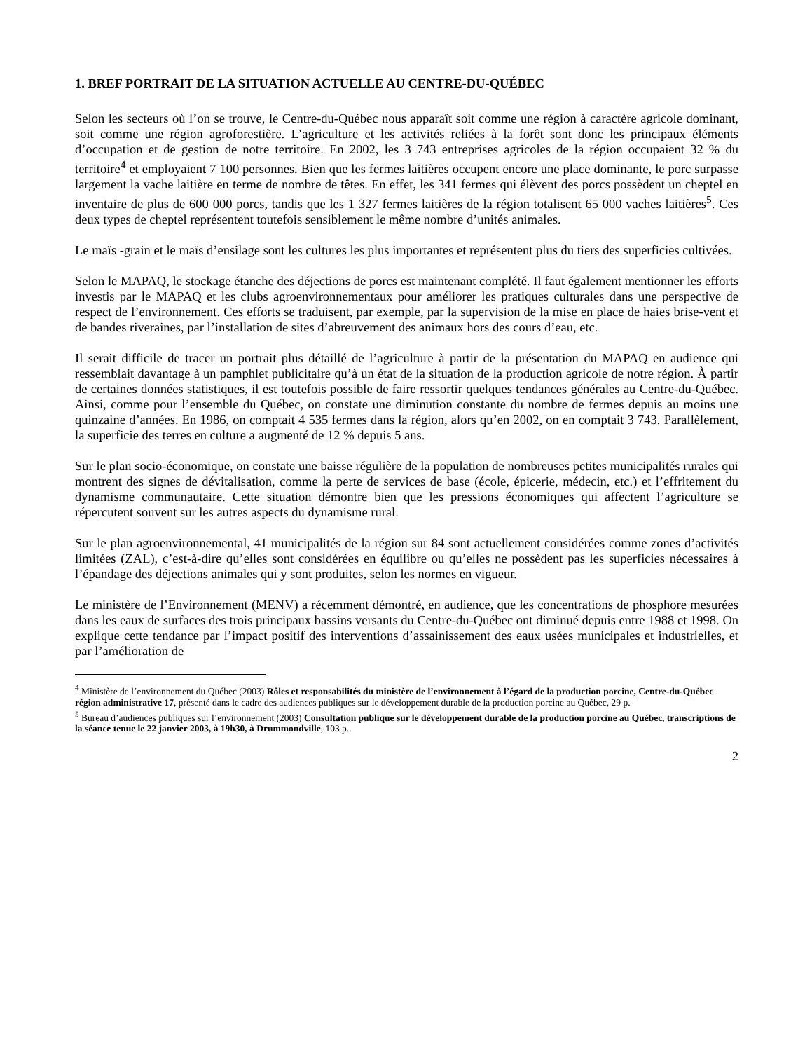1. BREF PORTRAIT DE LA SITUATION ACTUELLE AU CENTRE-DU-QUÉBEC
Selon les secteurs où l’on se trouve, le Centre-du-Québec nous apparaît soit comme une région à caractère agricole dominant, soit comme une région agroforestière. L’agriculture et les activités reliées à la forêt sont donc les principaux éléments d’occupation et de gestion de notre territoire. En 2002, les 3 743 entreprises agricoles de la région occupaient 32 % du territoire<sup>4</sup> et employaient 7 100 personnes. Bien que les fermes laitières occupent encore une place dominante, le porc surpasse largement la vache laitière en terme de nombre de têtes. En effet, les 341 fermes qui élèvent des porcs possèdent un cheptel en inventaire de plus de 600 000 porcs, tandis que les 1 327 fermes laitières de la région totalisent 65 000 vaches laitières<sup>5</sup>. Ces deux types de cheptel représentent toutefois sensiblement le même nombre d’unités animales.
Le maïs -grain et le maïs d’ensilage sont les cultures les plus importantes et représentent plus du tiers des superficies cultivées.
Selon le MAPAQ, le stockage étanche des déjections de porcs est maintenant complété. Il faut également mentionner les efforts investis par le MAPAQ et les clubs agroenvironnementaux pour améliorer les pratiques culturales dans une perspective de respect de l’environnement. Ces efforts se traduisent, par exemple, par la supervision de la mise en place de haies brise-vent et de bandes riveraines, par l’installation de sites d’abreuvement des animaux hors des cours d’eau, etc.
Il serait difficile de tracer un portrait plus détaillé de l’agriculture à partir de la présentation du MAPAQ en audience qui ressemblait davantage à un pamphlet publicitaire qu’à un état de la situation de la production agricole de notre région. À partir de certaines données statistiques, il est toutefois possible de faire ressortir quelques tendances générales au Centre-du-Québec. Ainsi, comme pour l’ensemble du Québec, on constate une diminution constante du nombre de fermes depuis au moins une quinzaine d’années. En 1986, on comptait 4 535 fermes dans la région, alors qu’en 2002, on en comptait 3 743. Parallèlement, la superficie des terres en culture a augmenté de 12 % depuis 5 ans.
Sur le plan socio-économique, on constate une baisse régulière de la population de nombreuses petites municipalités rurales qui montrent des signes de dévitalisation, comme la perte de services de base (école, épicerie, médecin, etc.) et l’effritement du dynamisme communautaire. Cette situation démontre bien que les pressions économiques qui affectent l’agriculture se répercutent souvent sur les autres aspects du dynamisme rural.
Sur le plan agroenvironnemental, 41 municipalités de la région sur 84 sont actuellement considérées comme zones d’activités limitées (ZAL), c’est-à-dire qu’elles sont considérées en équilibre ou qu’elles ne possèdent pas les superficies nécessaires à l’épandage des déjections animales qui y sont produites, selon les normes en vigueur.
Le ministère de l’Environnement (MENV) a récemment démontré, en audience, que les concentrations de phosphore mesurées dans les eaux de surfaces des trois principaux bassins versants du Centre-du-Québec ont diminué depuis entre 1988 et 1998. On explique cette tendance par l’impact positif des interventions d’assainissement des eaux usées municipales et industrielles, et par l’amélioration de
<sup>4</sup> Ministère de l’environnement du Québec (2003) Rôles et responsabilités du ministère de l’environnement à l’égard de la production porcine, Centre-du-Québec région administrative 17, présenté dans le cadre des audiences publiques sur le développement durable de la production porcine au Québec, 29 p.
<sup>5</sup> Bureau d’audiences publiques sur l’environnement (2003) Consultation publique sur le développement durable de la production porcine au Québec, transcriptions de la séance tenue le 22 janvier 2003, à 19h30, à Drummondville, 103 p..
2